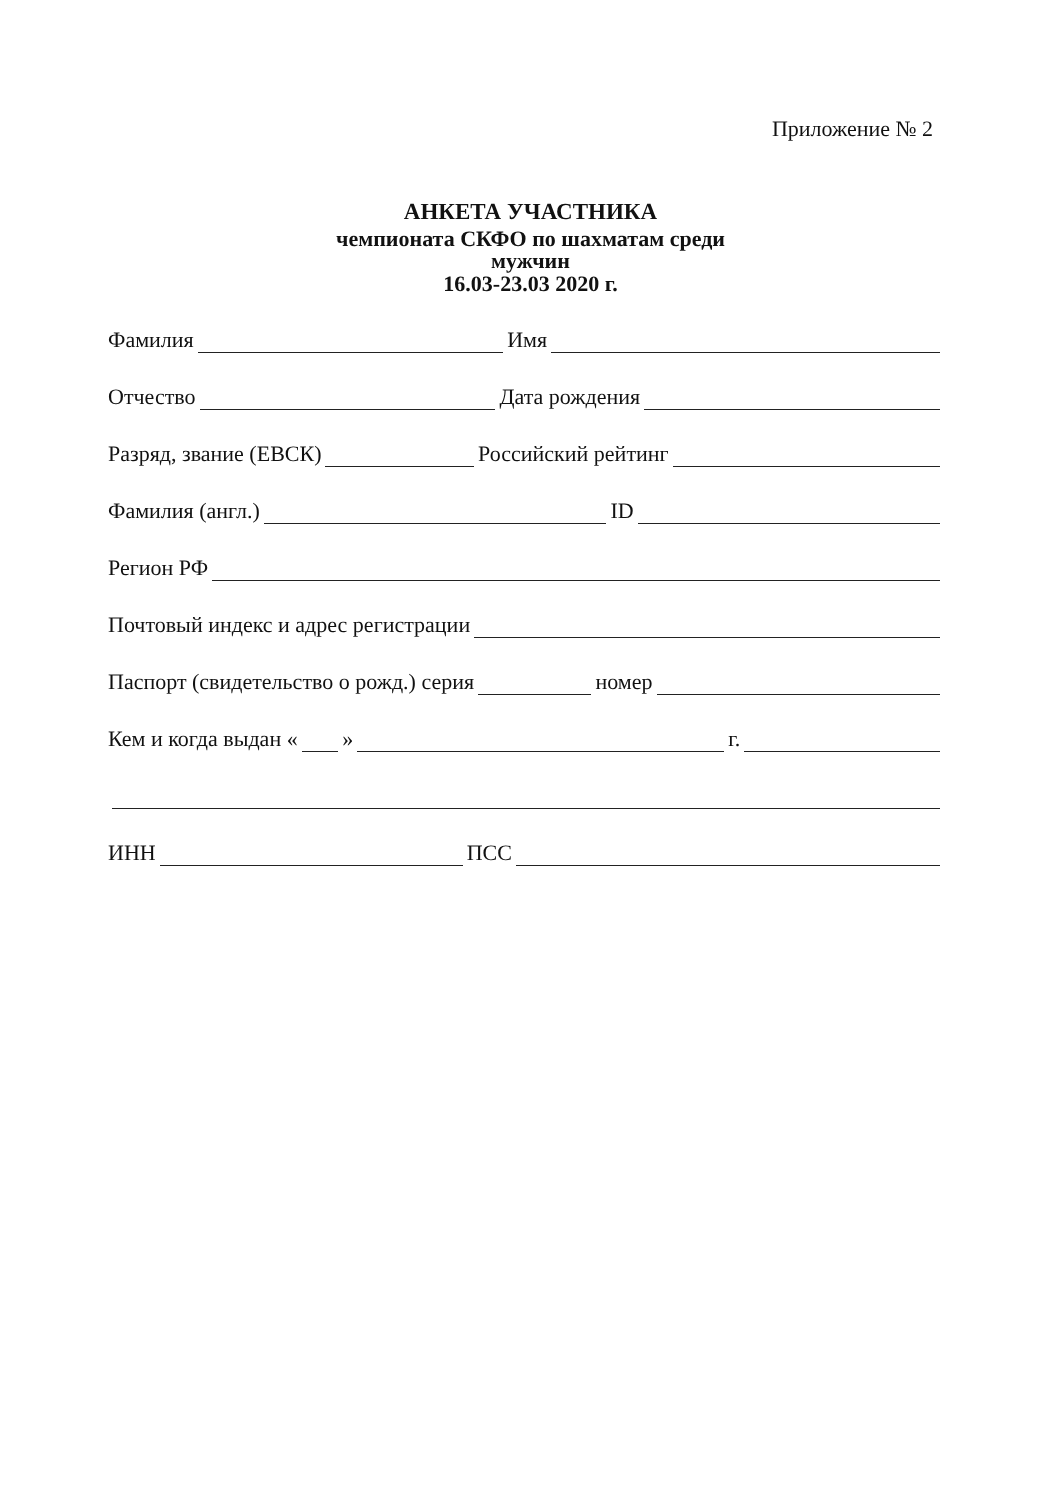Приложение № 2
АНКЕТА УЧАСТНИКА
чемпионата СКФО по шахматам среди
мужчин
16.03-23.03 2020 г.
Фамилия Имя
Отчество Дата рождения
Разряд, звание (ЕВСК) Российский рейтинг
Фамилия (англ.) ID
Регион РФ
Почтовый индекс и адрес регистрации
Паспорт (свидетельство о рожд.) серия номер
Кем и когда выдан « » г.
ИНН ПСС